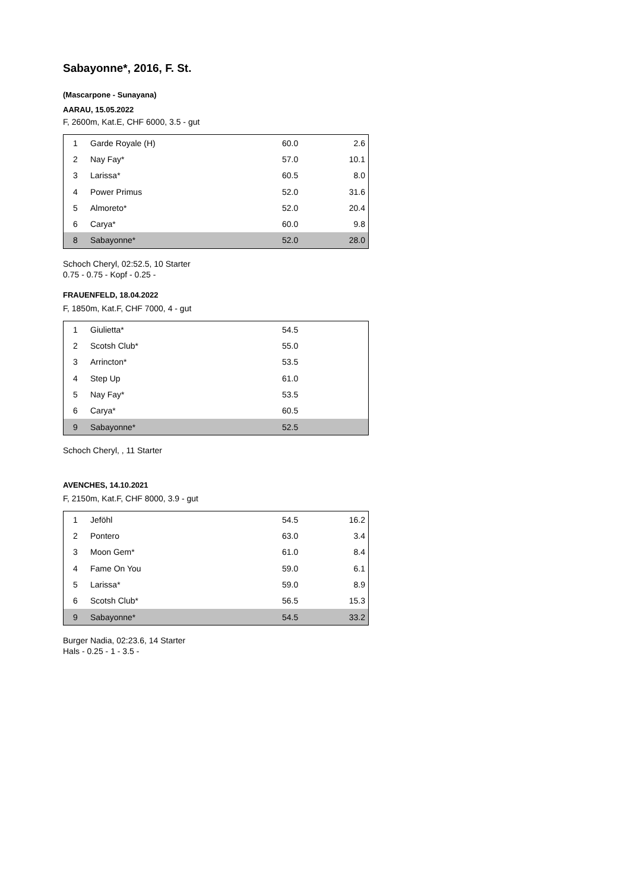Sabayonne*, 2016, F. St.
(Mascarpone - Sunayana)
AARAU, 15.05.2022
F, 2600m, Kat.E, CHF 6000, 3.5 - gut
| 1 | Garde Royale (H) | 60.0 | 2.6 |
| 2 | Nay Fay* | 57.0 | 10.1 |
| 3 | Larissa* | 60.5 | 8.0 |
| 4 | Power Primus | 52.0 | 31.6 |
| 5 | Almoreto* | 52.0 | 20.4 |
| 6 | Carya* | 60.0 | 9.8 |
| 8 | Sabayonne* | 52.0 | 28.0 |
Schoch Cheryl, 02:52.5, 10 Starter
0.75 - 0.75 - Kopf - 0.25 -
FRAUENFELD, 18.04.2022
F, 1850m, Kat.F, CHF 7000, 4 - gut
| 1 | Giulietta* | 54.5 | |
| 2 | Scotsh Club* | 55.0 | |
| 3 | Arrincton* | 53.5 | |
| 4 | Step Up | 61.0 | |
| 5 | Nay Fay* | 53.5 | |
| 6 | Carya* | 60.5 | |
| 9 | Sabayonne* | 52.5 | |
Schoch Cheryl, , 11 Starter
AVENCHES, 14.10.2021
F, 2150m, Kat.F, CHF 8000, 3.9 - gut
| 1 | Jeföhl | 54.5 | 16.2 |
| 2 | Pontero | 63.0 | 3.4 |
| 3 | Moon Gem* | 61.0 | 8.4 |
| 4 | Fame On You | 59.0 | 6.1 |
| 5 | Larissa* | 59.0 | 8.9 |
| 6 | Scotsh Club* | 56.5 | 15.3 |
| 9 | Sabayonne* | 54.5 | 33.2 |
Burger Nadia, 02:23.6, 14 Starter
Hals - 0.25 - 1 - 3.5 -